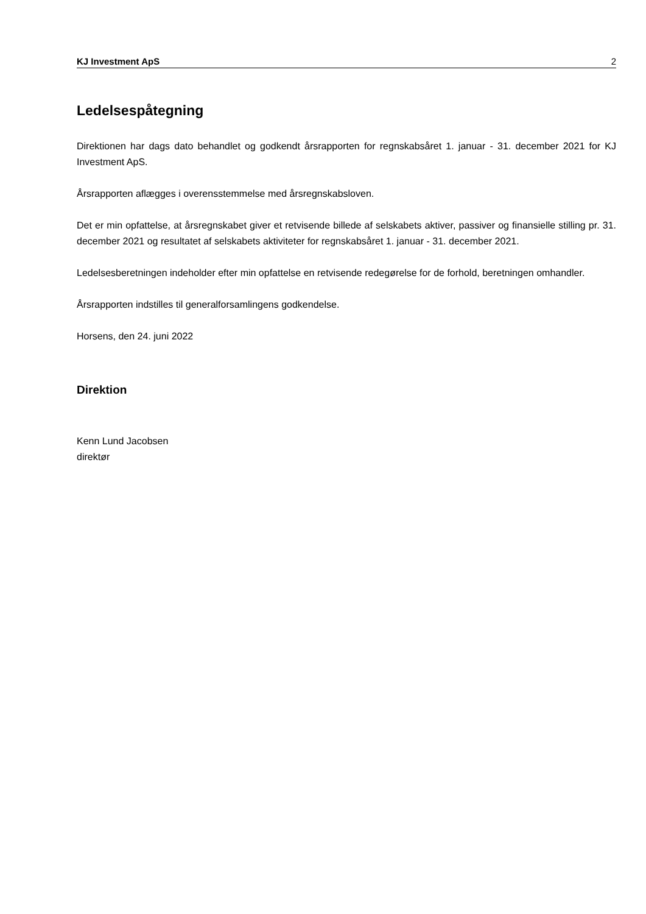KJ Investment ApS 2
Ledelsespåtegning
Direktionen har dags dato behandlet og godkendt årsrapporten for regnskabsåret 1. januar - 31. december 2021 for KJ Investment ApS.
Årsrapporten aflægges i overensstemmelse med årsregnskabsloven.
Det er min opfattelse, at årsregnskabet giver et retvisende billede af selskabets aktiver, passiver og finansielle stilling pr. 31. december 2021 og resultatet af selskabets aktiviteter for regnskabsåret 1. januar - 31. december 2021.
Ledelsesberetningen indeholder efter min opfattelse en retvisende redegørelse for de forhold, beretningen omhandler.
Årsrapporten indstilles til generalforsamlingens godkendelse.
Horsens, den 24. juni 2022
Direktion
Kenn Lund Jacobsen
direktør